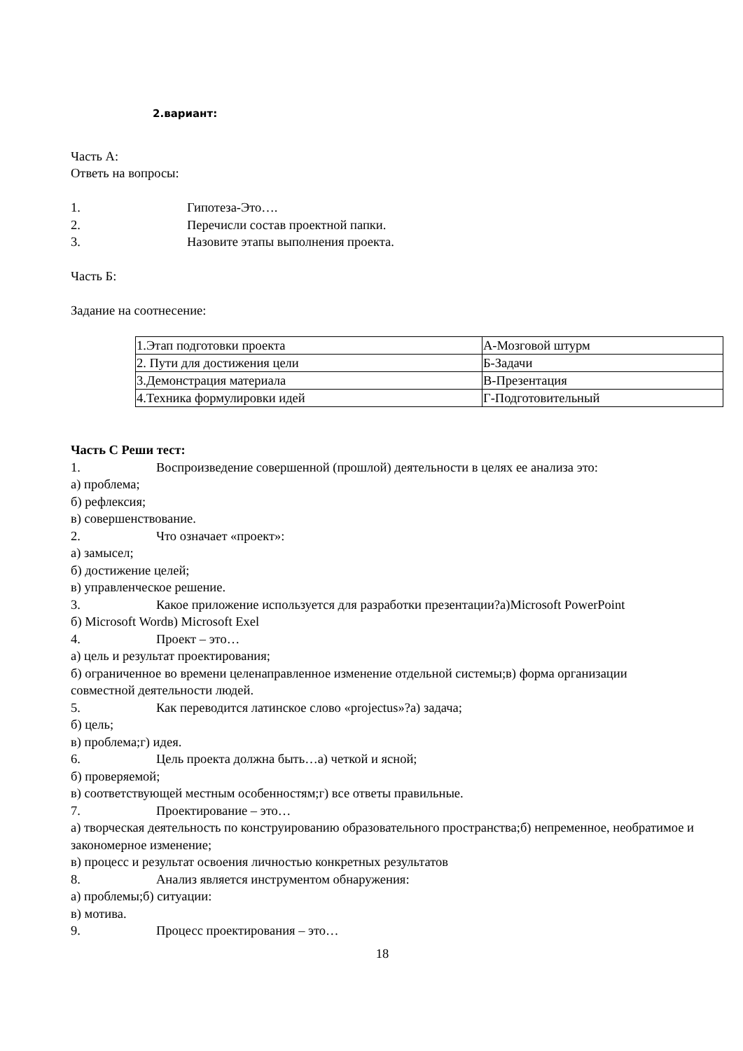2.вариант:
Часть А:
Ответь на вопросы:
1. Гипотеза-Это….
2. Перечисли состав проектной папки.
3. Назовите этапы выполнения проекта.
Часть Б:
Задание на соотнесение:
| 1.Этап подготовки проекта | А-Мозговой штурм |
| 2. Пути для достижения цели | Б-Задачи |
| 3.Демонстрация материала | В-Презентация |
| 4.Техника формулировки идей | Г-Подготовительный |
Часть С Реши тест:
1. Воспроизведение совершенной (прошлой) деятельности в целях ее анализа это:
а) проблема;
б) рефлексия;
в) совершенствование.
2. Что означает «проект»:
а) замысел;
б) достижение целей;
в) управленческое решение.
3. Какое приложение используется для разработки презентации?а)Microsoft PowerPoint
б) Microsoft Wordв) Microsoft Exel
4. Проект – это…
а) цель и результат проектирования;
б) ограниченное во времени целенаправленное изменение отдельной системы;в) форма организации совместной деятельности людей.
5. Как переводится латинское слово «projectus»?а) задача;
б) цель;
в) проблема;г) идея.
6. Цель проекта должна быть…а) четкой и ясной;
б) проверяемой;
в) соответствующей местным особенностям;г) все ответы правильные.
7. Проектирование – это…
а) творческая деятельность по конструированию образовательного пространства;б) непременное, необратимое и закономерное изменение;
в) процесс и результат освоения личностью конкретных результатов
8. Анализ является инструментом обнаружения:
а) проблемы;б) ситуации:
в) мотива.
9. Процесс проектирования – это…
18